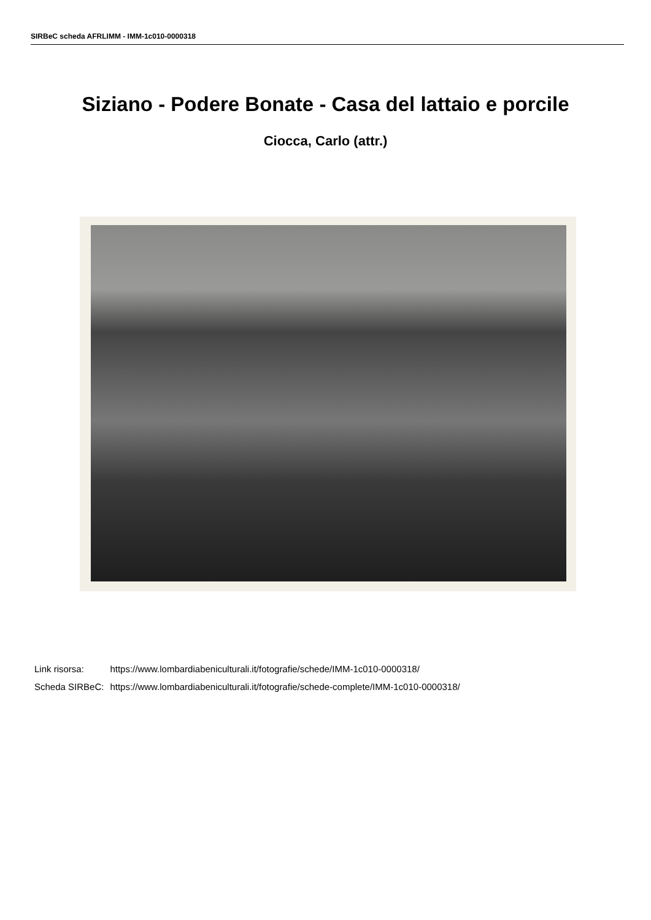SIRBeC scheda AFRLIMM - IMM-1c010-0000318
Siziano - Podere Bonate - Casa del lattaio e porcile
Ciocca, Carlo (attr.)
| Link risorsa: | https://www.lombardiabeniculturali.it/fotografie/schede/IMM-1c010-0000318/ |
| Scheda SIRBeC: | https://www.lombardiabeniculturali.it/fotografie/schede-complete/IMM-1c010-0000318/ |